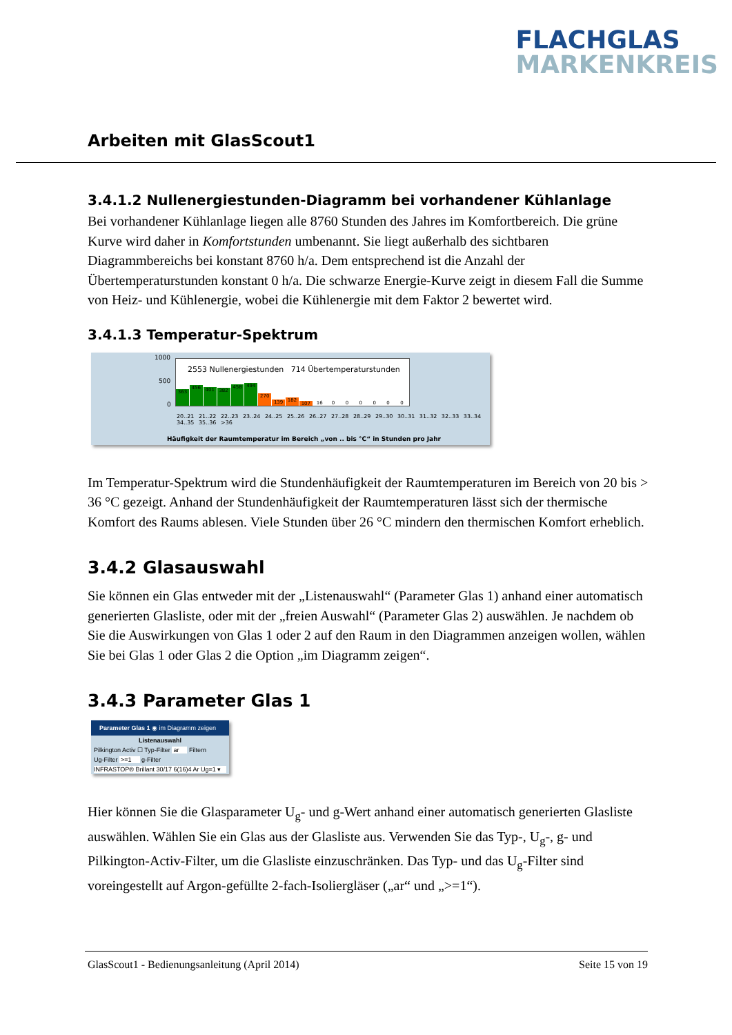FLACHGLAS
MARKENKREIS
Arbeiten mit GlasScout1
3.4.1.2 Nullenergiestunden-Diagramm bei vorhandener Kühlanlage
Bei vorhandener Kühlanlage liegen alle 8760 Stunden des Jahres im Komfortbereich. Die grüne Kurve wird daher in Komfortstunden umbenannt. Sie liegt außerhalb des sichtbaren Diagrammbereichs bei konstant 8760 h/a. Dem entsprechend ist die Anzahl der Übertemperaturstunden konstant 0 h/a. Die schwarze Energie-Kurve zeigt in diesem Fall die Summe von Heiz- und Kühlenergie, wobei die Kühlenergie mit dem Faktor 2 bewertet wird.
3.4.1.3 Temperatur-Spektrum
1000
500
0
363
456
401
382
458
494
270
139
182
107
16
0
0
0
0
0
0
2553 Nullenergiestunden 714 Übertemperaturstunden
20..21 21..22 22..23 23..24 24..25 25..26 26..27 27..28 28..29 29..30 30..31 31..32 32..33 33..34 34..35 35..36 >36
Häufigkeit der Raumtemperatur im Bereich „von .. bis °C“ in Stunden pro Jahr
Im Temperatur-Spektrum wird die Stundenhäufigkeit der Raumtemperaturen im Bereich von 20 bis > 36 °C gezeigt. Anhand der Stundenhäufigkeit der Raumtemperaturen lässt sich der thermische Komfort des Raums ablesen. Viele Stunden über 26 °C mindern den thermischen Komfort erheblich.
3.4.2 Glasauswahl
Sie können ein Glas entweder mit der „Listenauswahl“ (Parameter Glas 1) anhand einer automatisch generierten Glasliste, oder mit der „freien Auswahl“ (Parameter Glas 2) auswählen. Je nachdem ob Sie die Auswirkungen von Glas 1 oder 2 auf den Raum in den Diagrammen anzeigen wollen, wählen Sie bei Glas 1 oder Glas 2 die Option „im Diagramm zeigen“.
3.4.3 Parameter Glas 1
Parameter Glas 1 ◉ im Diagramm zeigen
Listenauswahl
Pilkington Activ ☐ Typ-Filter ar Filtern
Ug-Filter >=1 g-Filter
INFRASTOP® Brillant 30/17 6(16)4 Ar Ug=1 ▾
Hier können Sie die Glasparameter U<sub>g</sub>- und g-Wert anhand einer automatisch generierten Glasliste auswählen. Wählen Sie ein Glas aus der Glasliste aus. Verwenden Sie das Typ-, U<sub>g</sub>-, g- und Pilkington-Activ-Filter, um die Glasliste einzuschränken. Das Typ- und das U<sub>g</sub>-Filter sind voreingestellt auf Argon-gefüllte 2-fach-Isoliergläser („ar“ und „>=1“).
GlasScout1 - Bedienungsanleitung (April 2014) Seite 15 von 19